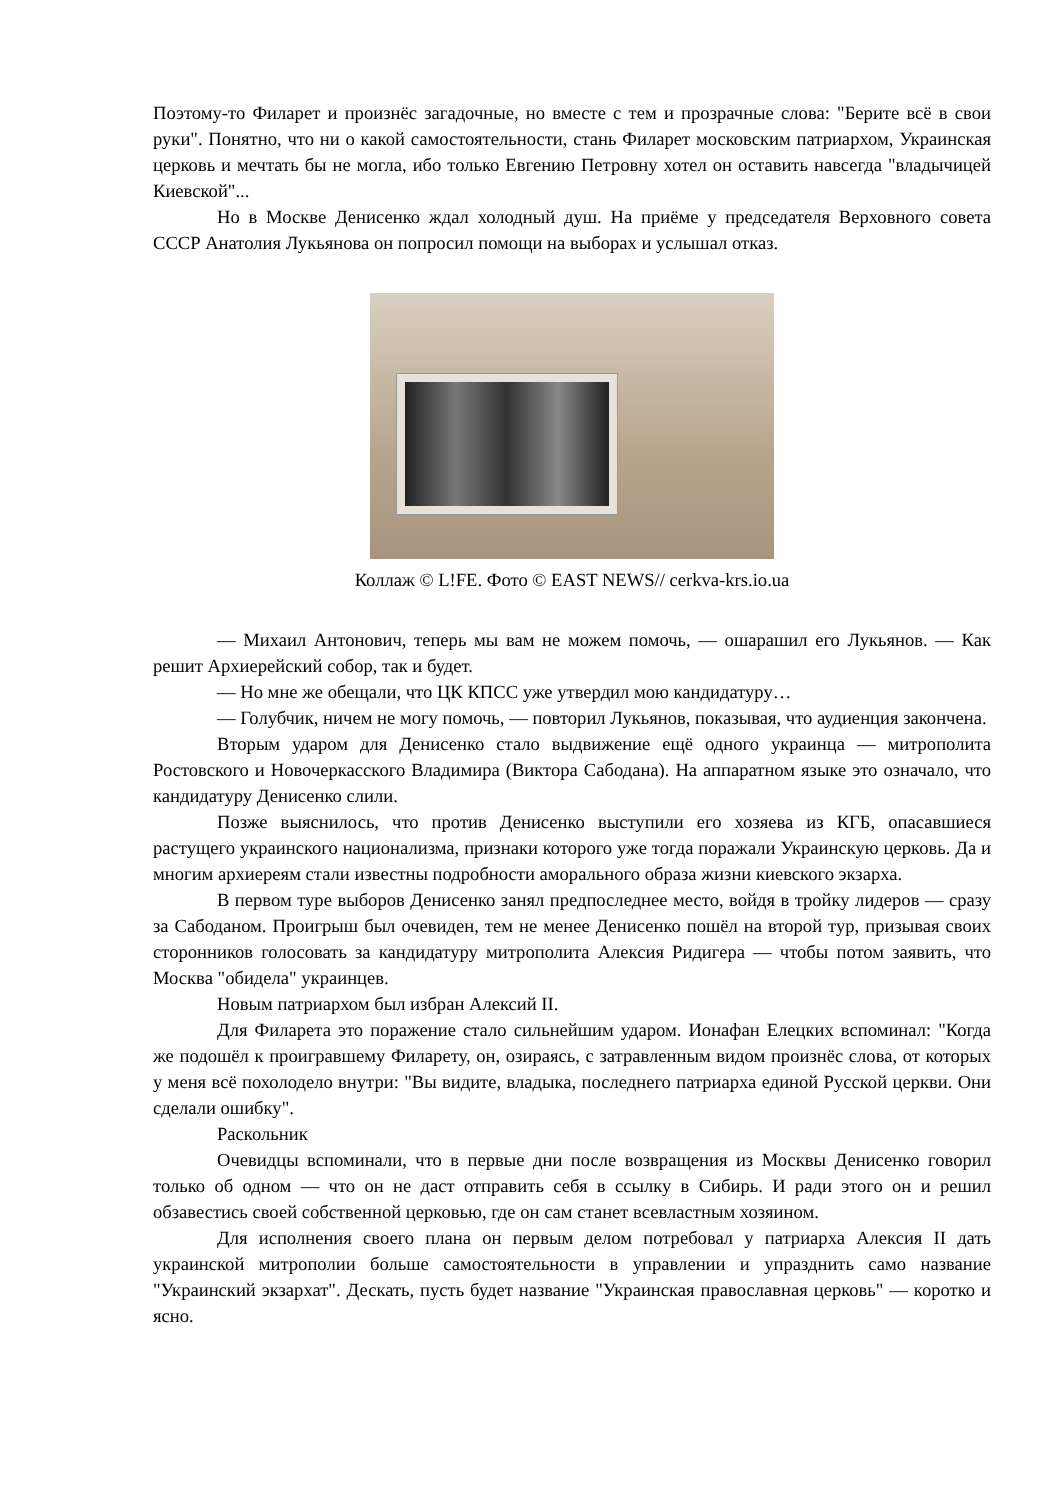Поэтому-то Филарет и произнёс загадочные, но вместе с тем и прозрачные слова: "Берите всё в свои руки". Понятно, что ни о какой самостоятельности, стань Филарет московским патриархом, Украинская церковь и мечтать бы не могла, ибо только Евгению Петровну хотел он оставить навсегда "владычицей Киевской"...
Но в Москве Денисенко ждал холодный душ. На приёме у председателя Верховного совета СССР Анатолия Лукьянова он попросил помощи на выборах и услышал отказ.
Коллаж © L!FE. Фото © EAST NEWS// cerkva-krs.io.ua
— Михаил Антонович, теперь мы вам не можем помочь, — ошарашил его Лукьянов. — Как решит Архиерейский собор, так и будет.
— Но мне же обещали, что ЦК КПСС уже утвердил мою кандидатуру…
— Голубчик, ничем не могу помочь, — повторил Лукьянов, показывая, что аудиенция закончена.
Вторым ударом для Денисенко стало выдвижение ещё одного украинца — митрополита Ростовского и Новочеркасского Владимира (Виктора Сабодана). На аппаратном языке это означало, что кандидатуру Денисенко слили.
Позже выяснилось, что против Денисенко выступили его хозяева из КГБ, опасавшиеся растущего украинского национализма, признаки которого уже тогда поражали Украинскую церковь. Да и многим архиереям стали известны подробности аморального образа жизни киевского экзарха.
В первом туре выборов Денисенко занял предпоследнее место, войдя в тройку лидеров — сразу за Сабоданом. Проигрыш был очевиден, тем не менее Денисенко пошёл на второй тур, призывая своих сторонников голосовать за кандидатуру митрополита Алексия Ридигера — чтобы потом заявить, что Москва "обидела" украинцев.
Новым патриархом был избран Алексий II.
Для Филарета это поражение стало сильнейшим ударом. Ионафан Елецких вспоминал: "Когда же подошёл к проигравшему Филарету, он, озираясь, с затравленным видом произнёс слова, от которых у меня всё похолодело внутри: "Вы видите, владыка, последнего патриарха единой Русской церкви. Они сделали ошибку".
Раскольник
Очевидцы вспоминали, что в первые дни после возвращения из Москвы Денисенко говорил только об одном — что он не даст отправить себя в ссылку в Сибирь. И ради этого он и решил обзавестись своей собственной церковью, где он сам станет всевластным хозяином.
Для исполнения своего плана он первым делом потребовал у патриарха Алексия II дать украинской митрополии больше самостоятельности в управлении и упразднить само название "Украинский экзархат". Дескать, пусть будет название "Украинская православная церковь" — коротко и ясно.